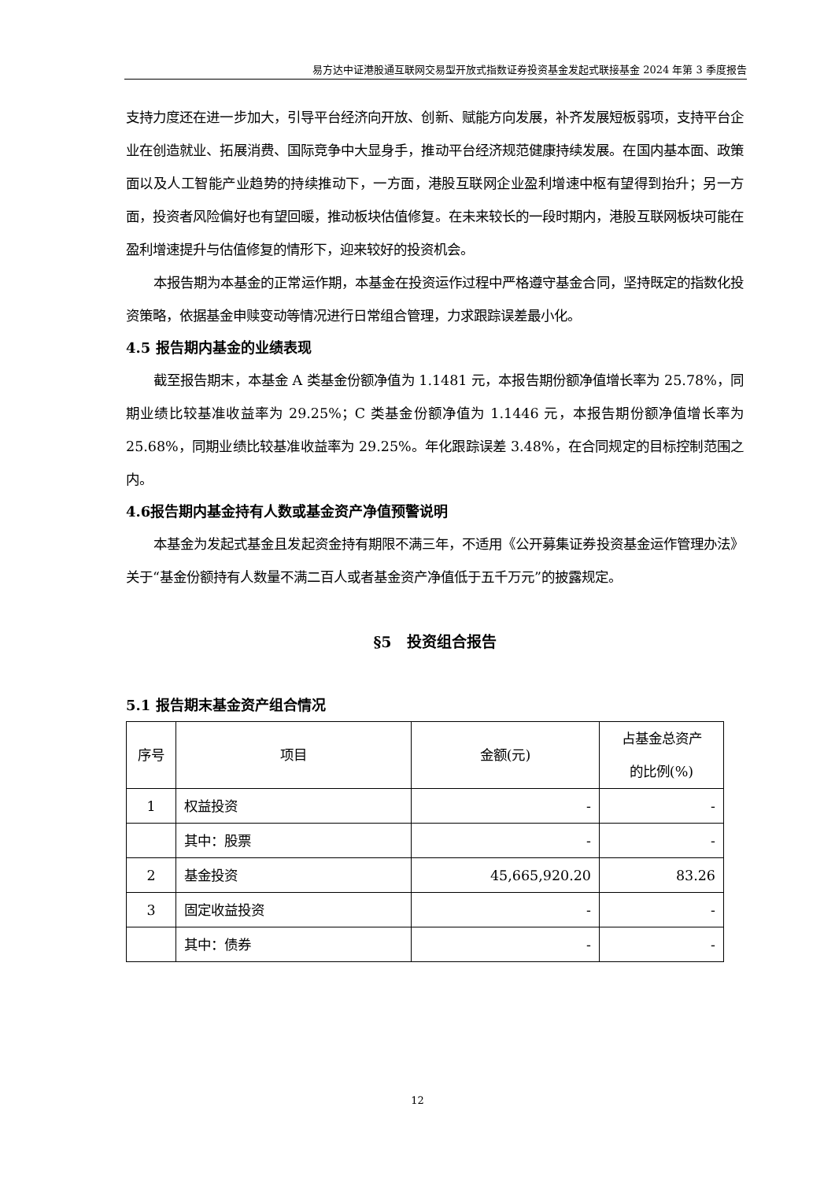易方达中证港股通互联网交易型开放式指数证券投资基金发起式联接基金 2024 年第 3 季度报告
支持力度还在进一步加大，引导平台经济向开放、创新、赋能方向发展，补齐发展短板弱项，支持平台企业在创造就业、拓展消费、国际竞争中大显身手，推动平台经济规范健康持续发展。在国内基本面、政策面以及人工智能产业趋势的持续推动下，一方面，港股互联网企业盈利增速中枢有望得到抬升；另一方面，投资者风险偏好也有望回暖，推动板块估值修复。在未来较长的一段时期内，港股互联网板块可能在盈利增速提升与估值修复的情形下，迎来较好的投资机会。
本报告期为本基金的正常运作期，本基金在投资运作过程中严格遵守基金合同，坚持既定的指数化投资策略，依据基金申赎变动等情况进行日常组合管理，力求跟踪误差最小化。
4.5 报告期内基金的业绩表现
截至报告期末，本基金 A 类基金份额净值为 1.1481 元，本报告期份额净值增长率为 25.78%，同期业绩比较基准收益率为 29.25%；C 类基金份额净值为 1.1446 元，本报告期份额净值增长率为 25.68%，同期业绩比较基准收益率为 29.25%。年化跟踪误差 3.48%，在合同规定的目标控制范围之内。
4.6报告期内基金持有人数或基金资产净值预警说明
本基金为发起式基金且发起资金持有期限不满三年，不适用《公开募集证券投资基金运作管理办法》关于“基金份额持有人数量不满二百人或者基金资产净值低于五千万元”的披露规定。
§5　投资组合报告
5.1 报告期末基金资产组合情况
| 序号 | 项目 | 金额(元) | 占基金总资产 的比例(%) |
| --- | --- | --- | --- |
| 1 | 权益投资 | - | - |
| | 其中：股票 | - | - |
| 2 | 基金投资 | 45,665,920.20 | 83.26 |
| 3 | 固定收益投资 | - | - |
| | 其中：债券 | - | - |
12